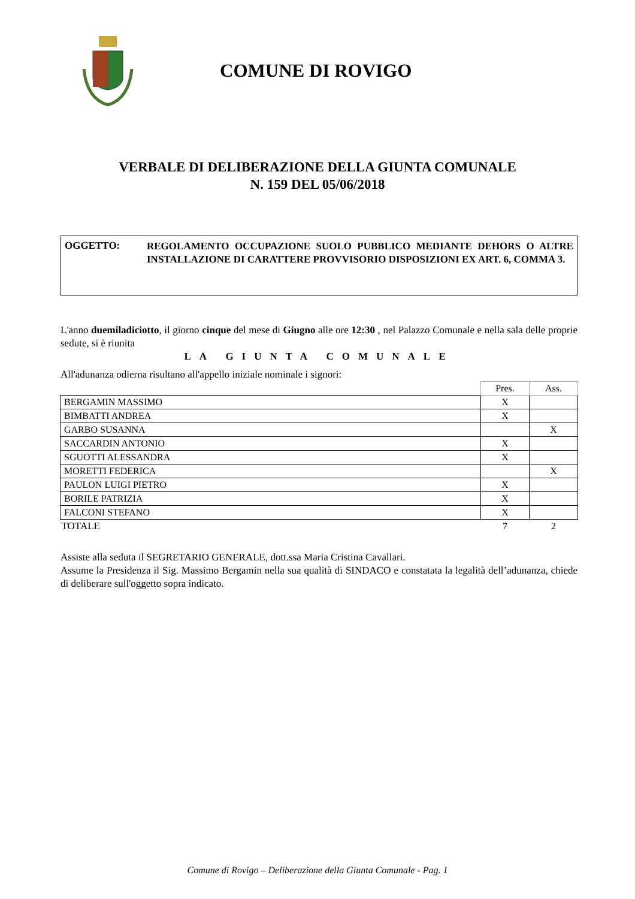COMUNE DI ROVIGO
VERBALE DI DELIBERAZIONE DELLA GIUNTA COMUNALE
N. 159 DEL 05/06/2018
OGGETTO:
REGOLAMENTO OCCUPAZIONE SUOLO PUBBLICO MEDIANTE DEHORS O ALTRE INSTALLAZIONE DI CARATTERE PROVVISORIO DISPOSIZIONI EX ART. 6, COMMA 3.
L'anno duemiladiciotto, il giorno cinque del mese di Giugno alle ore 12:30 , nel Palazzo Comunale e nella sala delle proprie sedute, si è riunita
LA GIUNTA COMUNALE
All'adunanza odierna risultano all'appello iniziale nominale i signori:
| | Pres. | Ass. |
| --- | --- | --- |
| BERGAMIN MASSIMO | X | |
| BIMBATTI ANDREA | X | |
| GARBO SUSANNA | | X |
| SACCARDIN ANTONIO | X | |
| SGUOTTI ALESSANDRA | X | |
| MORETTI FEDERICA | | X |
| PAULON LUIGI PIETRO | X | |
| BORILE PATRIZIA | X | |
| FALCONI STEFANO | X | |
| TOTALE | 7 | 2 |
Assiste alla seduta il SEGRETARIO GENERALE, dott.ssa Maria Cristina Cavallari.
Assume la Presidenza il Sig. Massimo Bergamin nella sua qualità di SINDACO e constatata la legalità dell’adunanza, chiede di deliberare sull'oggetto sopra indicato.
Comune di Rovigo – Deliberazione della Giunta Comunale - Pag. 1